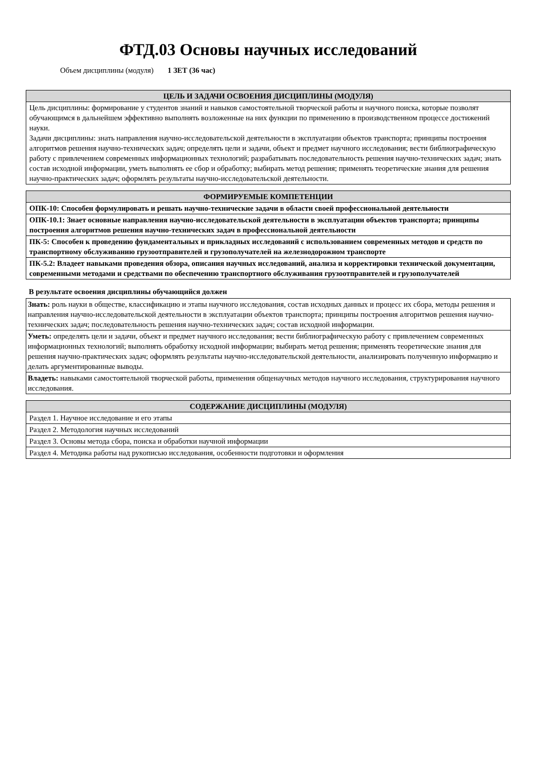ФТД.03 Основы научных исследований
Объем дисциплины (модуля) 1 ЗЕТ (36 час)
| ЦЕЛЬ И ЗАДАЧИ ОСВОЕНИЯ ДИСЦИПЛИНЫ (МОДУЛЯ) |
| --- |
| Цель дисциплины: формирование у студентов знаний и навыков самостоятельной творческой работы и научного поиска, которые позволят обучающимся в дальнейшем эффективно выполнять возложенные на них функции по применению в производственном процессе достижений науки. Задачи дисциплины: знать направления научно-исследовательской деятельности в эксплуатации объектов транспорта; принципы построения алгоритмов решения научно-технических задач; определять цели и задачи, объект и предмет научного исследования; вести библиографическую работу с привлечением современных информационных технологий; разрабатывать последовательность решения научно-технических задач; знать состав исходной информации, уметь выполнять ее сбор и обработку; выбирать метод решения; применять теоретические знания для решения научно-практических задач; оформлять результаты научно-исследовательской деятельности. |
| ФОРМИРУЕМЫЕ КОМПЕТЕНЦИИ |
| --- |
| ОПК-10: Способен формулировать и решать научно-технические задачи в области своей профессиональной деятельности |
| ОПК-10.1: Знает основные направления научно-исследовательской деятельности в эксплуатации объектов транспорта; принципы построения алгоритмов решения научно-технических задач в профессиональной деятельности |
| ПК-5: Способен к проведению фундаментальных и прикладных исследований с использованием современных методов и средств по транспортному обслуживанию грузоотправителей и грузополучателей на железнодорожном транспорте |
| ПК-5.2: Владеет навыками проведения обзора, описания научных исследований, анализа и корректировки технической документации, современными методами и средствами по обеспечению транспортного обслуживания грузоотправителей и грузополучателей |
В результате освоения дисциплины обучающийся должен
| Знать: роль науки в обществе, классификацию и этапы научного исследования, состав исходных данных и процесс их сбора, методы решения и направления научно-исследовательской деятельности в эксплуатации объектов транспорта; принципы построения алгоритмов решения научно-технических задач; последовательность решения научно-технических задач; состав исходной информации. |
| Уметь: определять цели и задачи, объект и предмет научного исследования; вести библиографическую работу с привлечением современных информационных технологий; выполнять обработку исходной информации; выбирать метод решения; применять теоретические знания для решения научно-практических задач; оформлять результаты научно-исследовательской деятельности, анализировать полученную информацию и делать аргументированные выводы. |
| Владеть: навыками самостоятельной творческой работы, применения общенаучных методов научного исследования, структурирования научного исследования. |
| СОДЕРЖАНИЕ ДИСЦИПЛИНЫ (МОДУЛЯ) |
| --- |
| Раздел 1. Научное исследование и его этапы |
| Раздел 2. Методология научных исследований |
| Раздел 3. Основы метода сбора, поиска и обработки научной информации |
| Раздел 4. Методика работы над рукописью исследования, особенности подготовки и оформления |